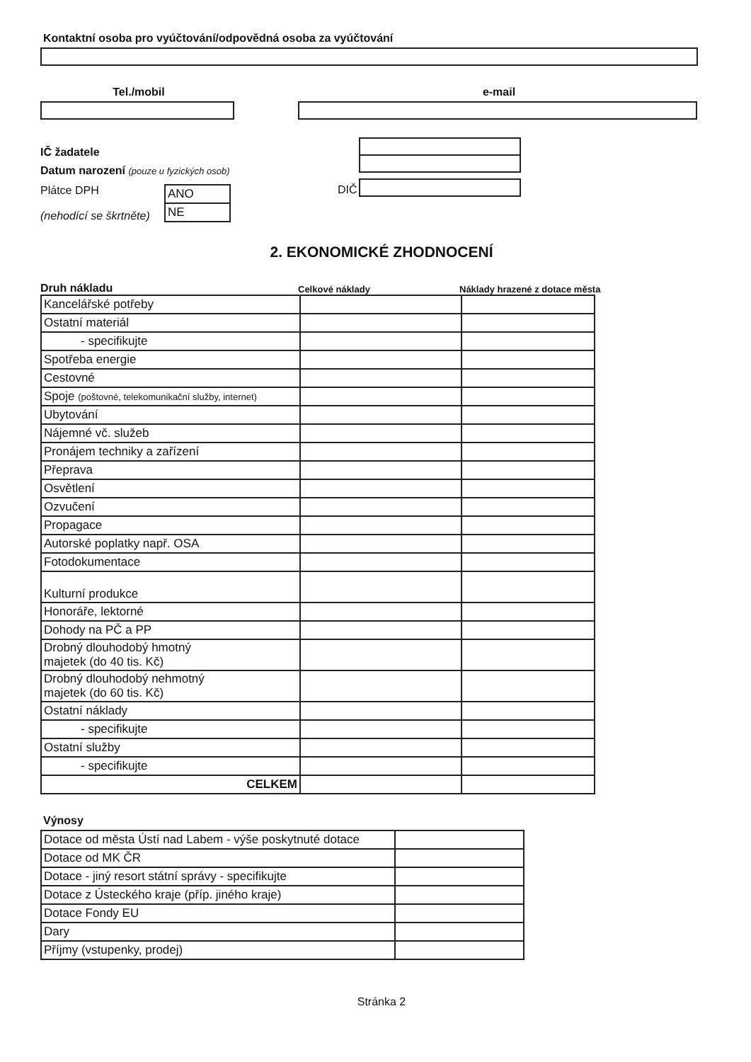Kontaktní osoba pro vyúčtování/odpovědná osoba za vyúčtování
Tel./mobil e-mail
IČ žadatele
Datum narození (pouze u fyzických osob)
Plátce DPH
(nehodící se škrtněte)
| ANO |
| NE |
DIČ
2. EKONOMICKÉ ZHODNOCENÍ
Druh nákladu
Celkové náklady
Náklady hrazené z dotace města
| Kancelářské potřeby | | |
| Ostatní materiál | | |
| - specifikujte | | |
| Spotřeba energie | | |
| Cestovné | | |
| Spoje (poštovné, telekomunikační služby, internet) | | |
| Ubytování | | |
| Nájemné vč. služeb | | |
| Pronájem techniky a zařízení | | |
| Přeprava | | |
| Osvětlení | | |
| Ozvučení | | |
| Propagace | | |
| Autorské poplatky např. OSA | | |
| Fotodokumentace | | |
| Kulturní produkce | | |
| Honoráře, lektorné | | |
| Dohody na PČ a PP | | |
| Drobný dlouhodobý hmotný majetek (do 40 tis. Kč) | | |
| Drobný dlouhodobý nehmotný majetek (do 60 tis. Kč) | | |
| Ostatní náklady | | |
| - specifikujte | | |
| Ostatní služby | | |
| - specifikujte | | |
| CELKEM | | |
Výnosy
| Dotace od města Ústí nad Labem - výše poskytnuté dotace | |
| Dotace od MK ČR | |
| Dotace - jiný resort státní správy - specifikujte | |
| Dotace z Ústeckého kraje (příp. jiného kraje) | |
| Dotace Fondy EU | |
| Dary | |
| Příjmy (vstupenky, prodej) | |
Stránka 2